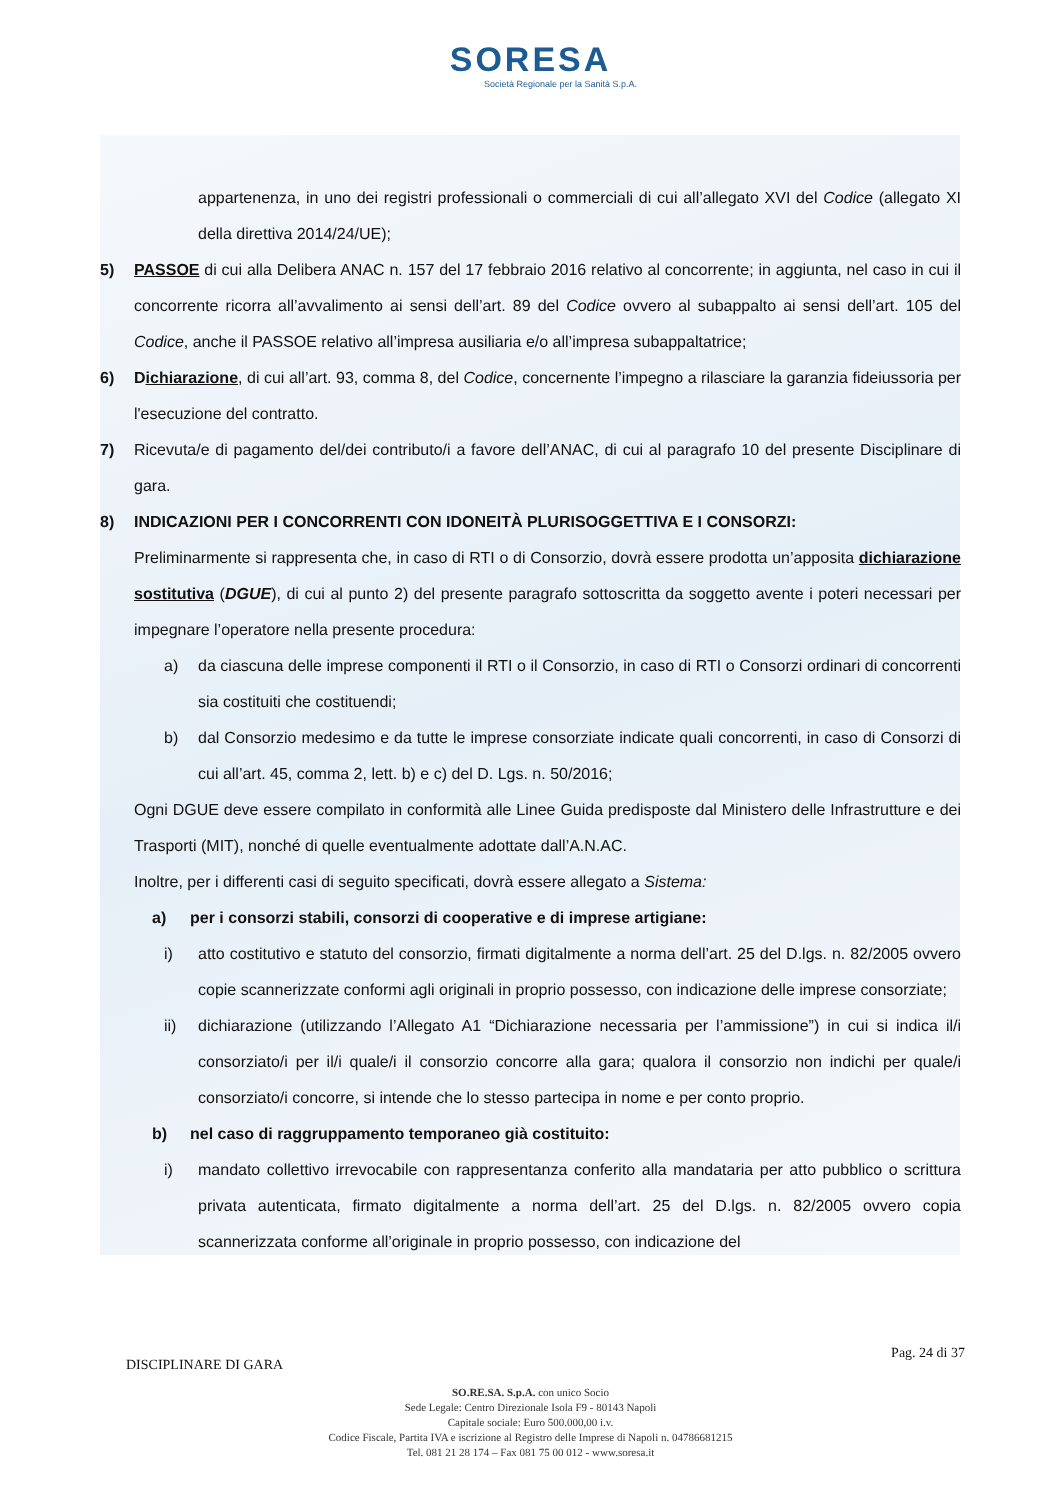SORESA
Società Regionale per la Sanità S.p.A.
appartenenza, in uno dei registri professionali o commerciali di cui all’allegato XVI del Codice (allegato XI della direttiva 2014/24/UE);
5) PASSOE di cui alla Delibera ANAC n. 157 del 17 febbraio 2016 relativo al concorrente; in aggiunta, nel caso in cui il concorrente ricorra all’avvalimento ai sensi dell’art. 89 del Codice ovvero al subappalto ai sensi dell’art. 105 del Codice, anche il PASSOE relativo all’impresa ausiliaria e/o all’impresa subappaltatrice;
6) Dichiarazione, di cui all’art. 93, comma 8, del Codice, concernente l’impegno a rilasciare la garanzia fideiussoria per l'esecuzione del contratto.
7) Ricevuta/e di pagamento del/dei contributo/i a favore dell’ANAC, di cui al paragrafo 10 del presente Disciplinare di gara.
8) INDICAZIONI PER I CONCORRENTI CON IDONEITÀ PLURISOGGETTIVA E I CONSORZI:
Preliminarmente si rappresenta che, in caso di RTI o di Consorzio, dovrà essere prodotta un’apposita dichiarazione sostitutiva (DGUE), di cui al punto 2) del presente paragrafo sottoscritta da soggetto avente i poteri necessari per impegnare l’operatore nella presente procedura:
a) da ciascuna delle imprese componenti il RTI o il Consorzio, in caso di RTI o Consorzi ordinari di concorrenti sia costituiti che costituendi;
b) dal Consorzio medesimo e da tutte le imprese consorziate indicate quali concorrenti, in caso di Consorzi di cui all’art. 45, comma 2, lett. b) e c) del D. Lgs. n. 50/2016;
Ogni DGUE deve essere compilato in conformità alle Linee Guida predisposte dal Ministero delle Infrastrutture e dei Trasporti (MIT), nonché di quelle eventualmente adottate dall’A.N.AC.
Inoltre, per i differenti casi di seguito specificati, dovrà essere allegato a Sistema:
a) per i consorzi stabili, consorzi di cooperative e di imprese artigiane:
i) atto costitutivo e statuto del consorzio, firmati digitalmente a norma dell’art. 25 del D.lgs. n. 82/2005 ovvero copie scannerizzate conformi agli originali in proprio possesso, con indicazione delle imprese consorziate;
ii) dichiarazione (utilizzando l’Allegato A1 “Dichiarazione necessaria per l’ammissione”) in cui si indica il/i consorziato/i per il/i quale/i il consorzio concorre alla gara; qualora il consorzio non indichi per quale/i consorziato/i concorre, si intende che lo stesso partecipa in nome e per conto proprio.
b) nel caso di raggruppamento temporaneo già costituito:
i) mandato collettivo irrevocabile con rappresentanza conferito alla mandataria per atto pubblico o scrittura privata autenticata, firmato digitalmente a norma dell’art. 25 del D.lgs. n. 82/2005 ovvero copia scannerizzata conforme all’originale in proprio possesso, con indicazione del
DISCIPLINARE DI GARA Pag. 24 di 37
SO.RE.SA. S.p.A. con unico Socio
Sede Legale: Centro Direzionale Isola F9 - 80143 Napoli
Capitale sociale: Euro 500.000,00 i.v.
Codice Fiscale, Partita IVA e iscrizione al Registro delle Imprese di Napoli n. 04786681215
Tel. 081 21 28 174 – Fax 081 75 00 012 - www.soresa.it